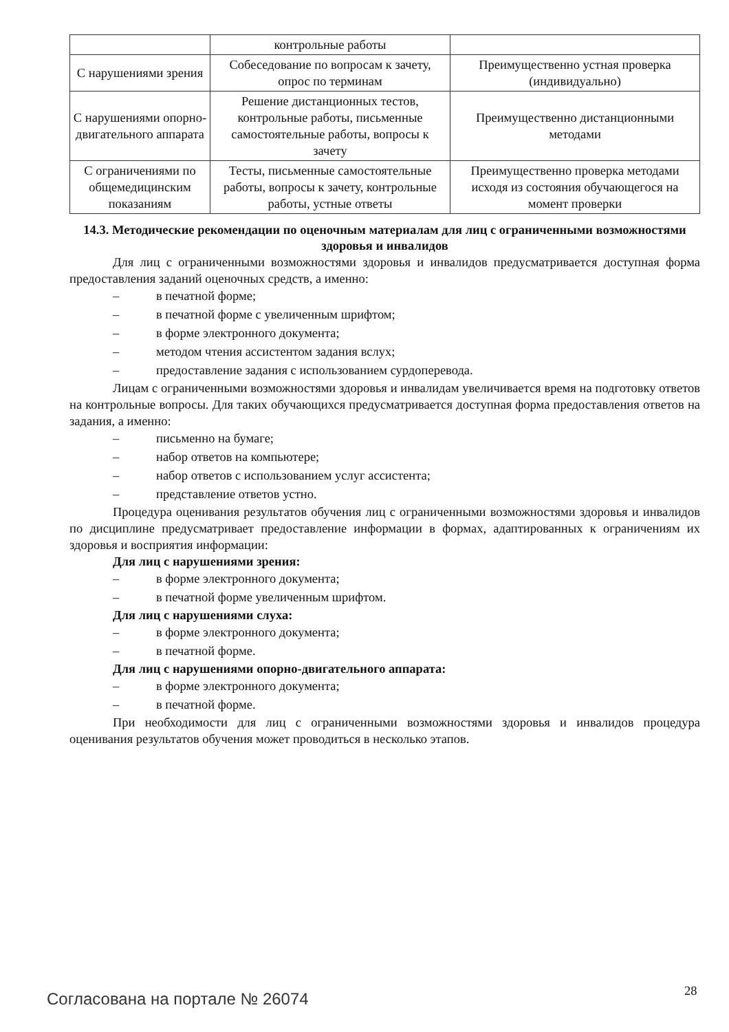| | контрольные работы | |
| С нарушениями зрения | Собеседование по вопросам к зачету, опрос по терминам | Преимущественно устная проверка (индивидуально) |
| С нарушениями опорно-двигательного аппарата | Решение дистанционных тестов, контрольные работы, письменные самостоятельные работы, вопросы к зачету | Преимущественно дистанционными методами |
| С ограничениями по общемедицинским показаниям | Тесты, письменные самостоятельные работы, вопросы к зачету, контрольные работы, устные ответы | Преимущественно проверка методами исходя из состояния обучающегося на момент проверки |
14.3. Методические рекомендации по оценочным материалам для лиц с ограниченными возможностями здоровья и инвалидов
Для лиц с ограниченными возможностями здоровья и инвалидов предусматривается доступная форма предоставления заданий оценочных средств, а именно:
– в печатной форме;
– в печатной форме с увеличенным шрифтом;
– в форме электронного документа;
– методом чтения ассистентом задания вслух;
– предоставление задания с использованием сурдоперевода.
Лицам с ограниченными возможностями здоровья и инвалидам увеличивается время на подготовку ответов на контрольные вопросы. Для таких обучающихся предусматривается доступная форма предоставления ответов на задания, а именно:
– письменно на бумаге;
– набор ответов на компьютере;
– набор ответов с использованием услуг ассистента;
– представление ответов устно.
Процедура оценивания результатов обучения лиц с ограниченными возможностями здоровья и инвалидов по дисциплине предусматривает предоставление информации в формах, адаптированных к ограничениям их здоровья и восприятия информации:
Для лиц с нарушениями зрения:
– в форме электронного документа;
– в печатной форме увеличенным шрифтом.
Для лиц с нарушениями слуха:
– в форме электронного документа;
– в печатной форме.
Для лиц с нарушениями опорно-двигательного аппарата:
– в форме электронного документа;
– в печатной форме.
При необходимости для лиц с ограниченными возможностями здоровья и инвалидов процедура оценивания результатов обучения может проводиться в несколько этапов.
Согласована на портале № 26074 28